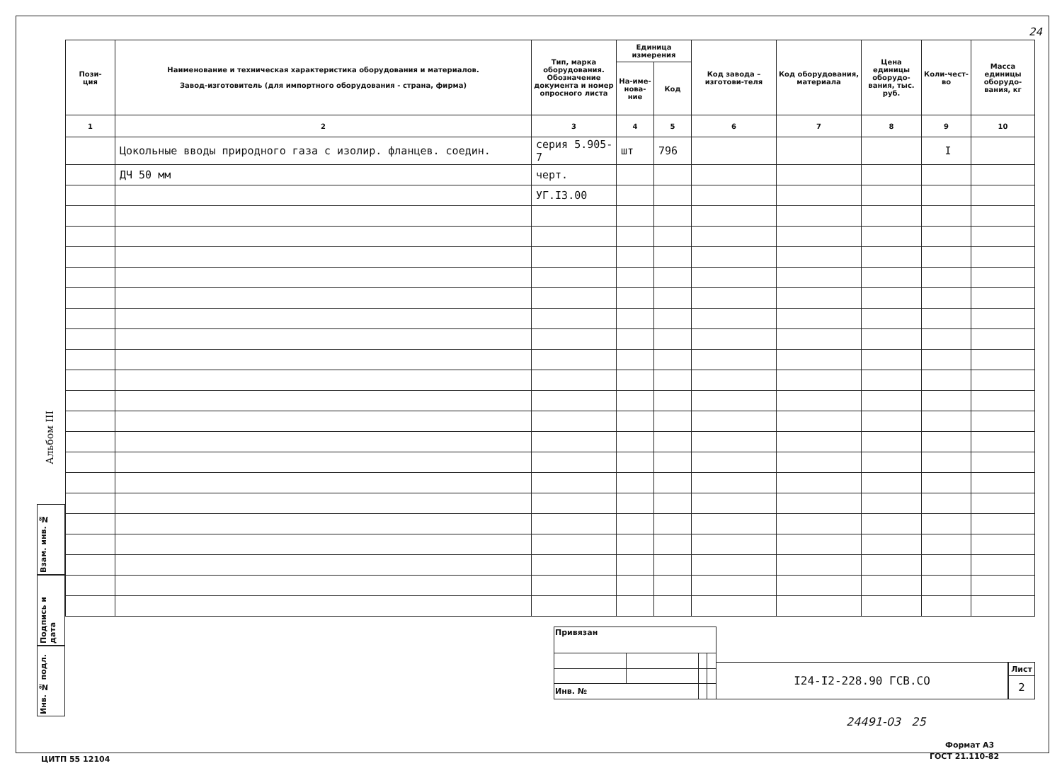24
Альбом III
Взам. инв. №
Подпись и дата
Инв. № подл.
| Пози- ция | Наименование и техническая характеристика оборудования и материалов. Завод-изготовитель (для импортного оборудования - страна, фирма) | Тип, марка оборудования. Обозначение документа и номер опросного листа | Единица измерения | | Код завода – изготови-теля | Код оборудования, материала | Цена единицы оборудо-вания, тыс. руб. | Коли-чест-во | Масса единицы оборудо-вания, кг |
| --- | --- | --- | --- | --- | --- | --- | --- | --- | --- |
| | | | На-име-нова-ние | Код | | | | | |
| 1 | 2 | 3 | 4 | 5 | 6 | 7 | 8 | 9 | 10 |
| | Цокольные вводы природного газа с изолир. фланцев. соедин. | серия 5.905-7 | шт | 796 | | | | I | |
| | ДЧ 50 мм | черт. | | | | | | | |
| | | УГ.I3.00 | | | | | | | |
| Привязан | | | |
| Инв. № | | | |
I24-I2-228.90 ГСВ.СО
| Лист |
| 2 |
24491-03 25
Формат А3
ЦИТП 55 12104 ГОСТ 21.110-82